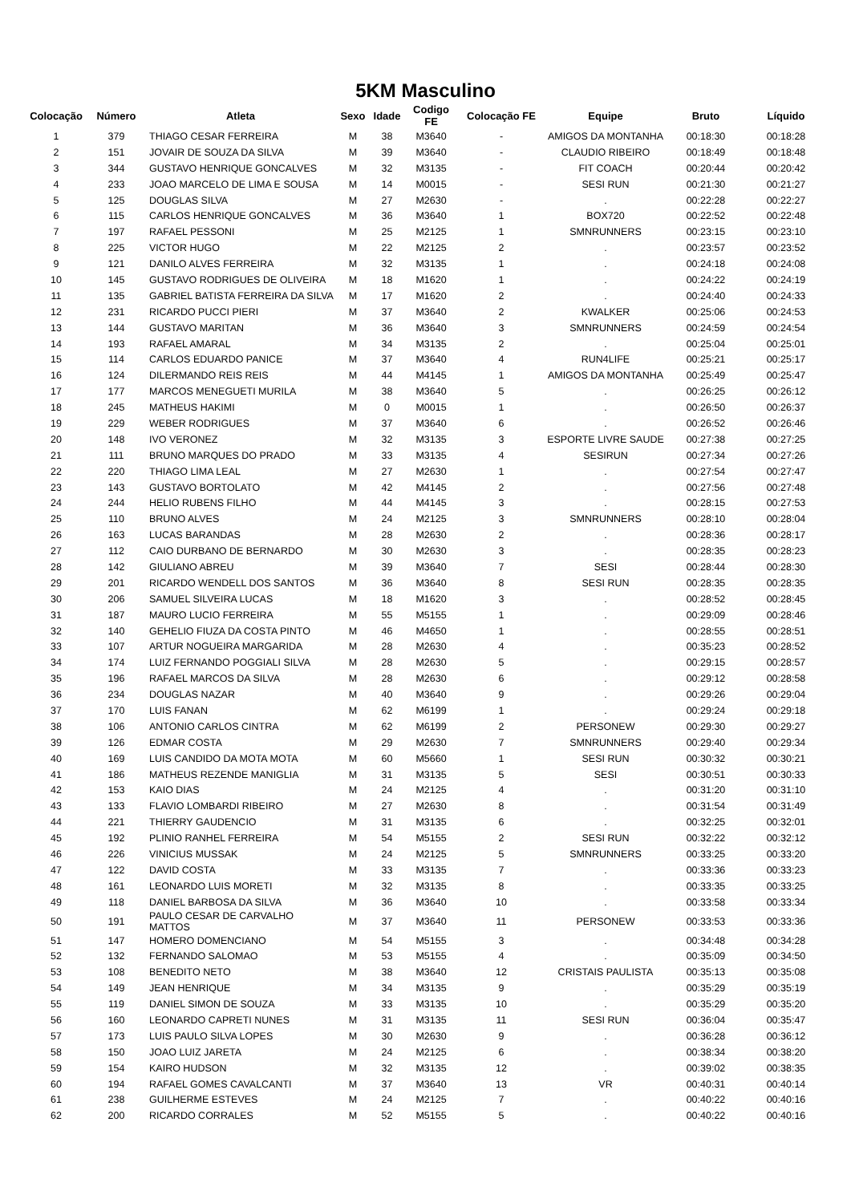5KM Masculino
| Colocação | Número | Atleta | Sexo | Idade | Codigo FE | Colocação FE | Equipe | Bruto | Líquido |
| --- | --- | --- | --- | --- | --- | --- | --- | --- | --- |
| 1 | 379 | THIAGO CESAR FERREIRA | M | 38 | M3640 | - | AMIGOS DA MONTANHA | 00:18:30 | 00:18:28 |
| 2 | 151 | JOVAIR DE SOUZA DA SILVA | M | 39 | M3640 | - | CLAUDIO RIBEIRO | 00:18:49 | 00:18:48 |
| 3 | 344 | GUSTAVO HENRIQUE GONCALVES | M | 32 | M3135 | - | FIT COACH | 00:20:44 | 00:20:42 |
| 4 | 233 | JOAO MARCELO DE LIMA E SOUSA | M | 14 | M0015 | - | SESI RUN | 00:21:30 | 00:21:27 |
| 5 | 125 | DOUGLAS SILVA | M | 27 | M2630 | - | . | 00:22:28 | 00:22:27 |
| 6 | 115 | CARLOS HENRIQUE GONCALVES | M | 36 | M3640 | 1 | BOX720 | 00:22:52 | 00:22:48 |
| 7 | 197 | RAFAEL PESSONI | M | 25 | M2125 | 1 | SMNRUNNERS | 00:23:15 | 00:23:10 |
| 8 | 225 | VICTOR HUGO | M | 22 | M2125 | 2 | . | 00:23:57 | 00:23:52 |
| 9 | 121 | DANILO ALVES FERREIRA | M | 32 | M3135 | 1 | . | 00:24:18 | 00:24:08 |
| 10 | 145 | GUSTAVO RODRIGUES DE OLIVEIRA | M | 18 | M1620 | 1 | . | 00:24:22 | 00:24:19 |
| 11 | 135 | GABRIEL BATISTA FERREIRA DA SILVA | M | 17 | M1620 | 2 | . | 00:24:40 | 00:24:33 |
| 12 | 231 | RICARDO PUCCI PIERI | M | 37 | M3640 | 2 | KWALKER | 00:25:06 | 00:24:53 |
| 13 | 144 | GUSTAVO MARITAN | M | 36 | M3640 | 3 | SMNRUNNERS | 00:24:59 | 00:24:54 |
| 14 | 193 | RAFAEL AMARAL | M | 34 | M3135 | 2 | . | 00:25:04 | 00:25:01 |
| 15 | 114 | CARLOS EDUARDO PANICE | M | 37 | M3640 | 4 | RUN4LIFE | 00:25:21 | 00:25:17 |
| 16 | 124 | DILERMANDO REIS REIS | M | 44 | M4145 | 1 | AMIGOS DA MONTANHA | 00:25:49 | 00:25:47 |
| 17 | 177 | MARCOS MENEGUETI MURILA | M | 38 | M3640 | 5 | . | 00:26:25 | 00:26:12 |
| 18 | 245 | MATHEUS HAKIMI | M | 0 | M0015 | 1 | . | 00:26:50 | 00:26:37 |
| 19 | 229 | WEBER RODRIGUES | M | 37 | M3640 | 6 | . | 00:26:52 | 00:26:46 |
| 20 | 148 | IVO VERONEZ | M | 32 | M3135 | 3 | ESPORTE LIVRE SAUDE | 00:27:38 | 00:27:25 |
| 21 | 111 | BRUNO MARQUES DO PRADO | M | 33 | M3135 | 4 | SESIRUN | 00:27:34 | 00:27:26 |
| 22 | 220 | THIAGO LIMA LEAL | M | 27 | M2630 | 1 | . | 00:27:54 | 00:27:47 |
| 23 | 143 | GUSTAVO BORTOLATO | M | 42 | M4145 | 2 | . | 00:27:56 | 00:27:48 |
| 24 | 244 | HELIO RUBENS FILHO | M | 44 | M4145 | 3 | . | 00:28:15 | 00:27:53 |
| 25 | 110 | BRUNO ALVES | M | 24 | M2125 | 3 | SMNRUNNERS | 00:28:10 | 00:28:04 |
| 26 | 163 | LUCAS BARANDAS | M | 28 | M2630 | 2 | . | 00:28:36 | 00:28:17 |
| 27 | 112 | CAIO DURBANO DE BERNARDO | M | 30 | M2630 | 3 | . | 00:28:35 | 00:28:23 |
| 28 | 142 | GIULIANO ABREU | M | 39 | M3640 | 7 | SESI | 00:28:44 | 00:28:30 |
| 29 | 201 | RICARDO WENDELL DOS SANTOS | M | 36 | M3640 | 8 | SESI RUN | 00:28:35 | 00:28:35 |
| 30 | 206 | SAMUEL SILVEIRA LUCAS | M | 18 | M1620 | 3 | . | 00:28:52 | 00:28:45 |
| 31 | 187 | MAURO LUCIO FERREIRA | M | 55 | M5155 | 1 | . | 00:29:09 | 00:28:46 |
| 32 | 140 | GEHELIO FIUZA DA COSTA PINTO | M | 46 | M4650 | 1 | . | 00:28:55 | 00:28:51 |
| 33 | 107 | ARTUR NOGUEIRA MARGARIDA | M | 28 | M2630 | 4 | . | 00:35:23 | 00:28:52 |
| 34 | 174 | LUIZ FERNANDO POGGIALI SILVA | M | 28 | M2630 | 5 | . | 00:29:15 | 00:28:57 |
| 35 | 196 | RAFAEL MARCOS DA SILVA | M | 28 | M2630 | 6 | . | 00:29:12 | 00:28:58 |
| 36 | 234 | DOUGLAS NAZAR | M | 40 | M3640 | 9 | . | 00:29:26 | 00:29:04 |
| 37 | 170 | LUIS FANAN | M | 62 | M6199 | 1 | . | 00:29:24 | 00:29:18 |
| 38 | 106 | ANTONIO CARLOS CINTRA | M | 62 | M6199 | 2 | PERSONEW | 00:29:30 | 00:29:27 |
| 39 | 126 | EDMAR COSTA | M | 29 | M2630 | 7 | SMNRUNNERS | 00:29:40 | 00:29:34 |
| 40 | 169 | LUIS CANDIDO DA MOTA MOTA | M | 60 | M5660 | 1 | SESI RUN | 00:30:32 | 00:30:21 |
| 41 | 186 | MATHEUS REZENDE MANIGLIA | M | 31 | M3135 | 5 | SESI | 00:30:51 | 00:30:33 |
| 42 | 153 | KAIO DIAS | M | 24 | M2125 | 4 | . | 00:31:20 | 00:31:10 |
| 43 | 133 | FLAVIO LOMBARDI RIBEIRO | M | 27 | M2630 | 8 | . | 00:31:54 | 00:31:49 |
| 44 | 221 | THIERRY GAUDENCIO | M | 31 | M3135 | 6 | . | 00:32:25 | 00:32:01 |
| 45 | 192 | PLINIO RANHEL FERREIRA | M | 54 | M5155 | 2 | SESI RUN | 00:32:22 | 00:32:12 |
| 46 | 226 | VINICIUS MUSSAK | M | 24 | M2125 | 5 | SMNRUNNERS | 00:33:25 | 00:33:20 |
| 47 | 122 | DAVID COSTA | M | 33 | M3135 | 7 | . | 00:33:36 | 00:33:23 |
| 48 | 161 | LEONARDO LUIS MORETI | M | 32 | M3135 | 8 | . | 00:33:35 | 00:33:25 |
| 49 | 118 | DANIEL BARBOSA DA SILVA | M | 36 | M3640 | 10 | . | 00:33:58 | 00:33:34 |
| 50 | 191 | PAULO CESAR DE CARVALHO MATTOS | M | 37 | M3640 | 11 | PERSONEW | 00:33:53 | 00:33:36 |
| 51 | 147 | HOMERO DOMENCIANO | M | 54 | M5155 | 3 | . | 00:34:48 | 00:34:28 |
| 52 | 132 | FERNANDO SALOMAO | M | 53 | M5155 | 4 | . | 00:35:09 | 00:34:50 |
| 53 | 108 | BENEDITO NETO | M | 38 | M3640 | 12 | CRISTAIS PAULISTA | 00:35:13 | 00:35:08 |
| 54 | 149 | JEAN HENRIQUE | M | 34 | M3135 | 9 | . | 00:35:29 | 00:35:19 |
| 55 | 119 | DANIEL SIMON DE SOUZA | M | 33 | M3135 | 10 | . | 00:35:29 | 00:35:20 |
| 56 | 160 | LEONARDO CAPRETI NUNES | M | 31 | M3135 | 11 | SESI RUN | 00:36:04 | 00:35:47 |
| 57 | 173 | LUIS PAULO SILVA LOPES | M | 30 | M2630 | 9 | . | 00:36:28 | 00:36:12 |
| 58 | 150 | JOAO LUIZ JARETA | M | 24 | M2125 | 6 | . | 00:38:34 | 00:38:20 |
| 59 | 154 | KAIRO HUDSON | M | 32 | M3135 | 12 | . | 00:39:02 | 00:38:35 |
| 60 | 194 | RAFAEL GOMES CAVALCANTI | M | 37 | M3640 | 13 | VR | 00:40:31 | 00:40:14 |
| 61 | 238 | GUILHERME ESTEVES | M | 24 | M2125 | 7 | . | 00:40:22 | 00:40:16 |
| 62 | 200 | RICARDO CORRALES | M | 52 | M5155 | 5 | . | 00:40:22 | 00:40:16 |